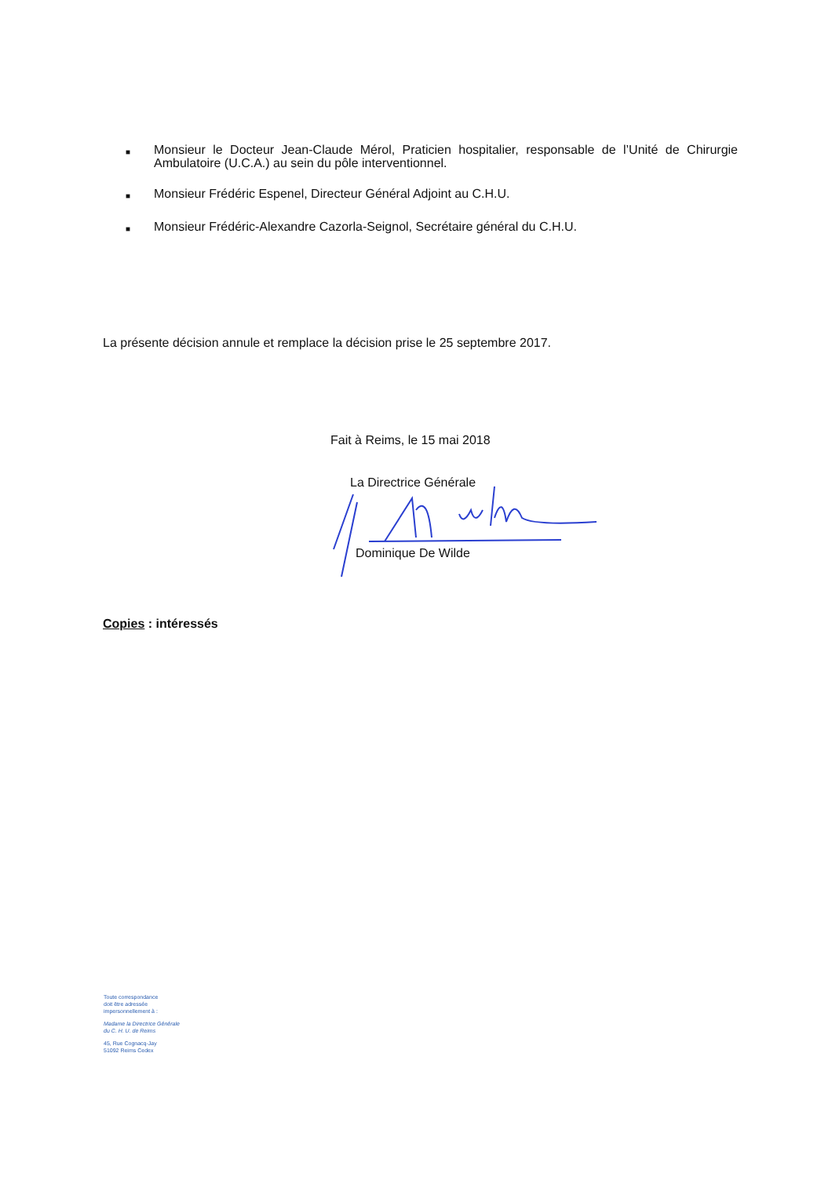■ Monsieur le Docteur Jean-Claude Mérol, Praticien hospitalier, responsable de l’Unité de Chirurgie Ambulatoire (U.C.A.) au sein du pôle interventionnel.
■ Monsieur Frédéric Espenel, Directeur Général Adjoint au C.H.U.
■ Monsieur Frédéric-Alexandre Cazorla-Seignol, Secrétaire général du C.H.U.
La présente décision annule et remplace la décision prise le 25 septembre 2017.
Fait à Reims, le 15 mai 2018
La Directrice Générale
Dominique De Wilde
Copies : intéressés
Toute correspondance
doit être adressée
impersonnellement à :
Madame la Directrice Générale
du C. H. U. de Reims
45, Rue Cognacq-Jay
51092 Reims Cedex